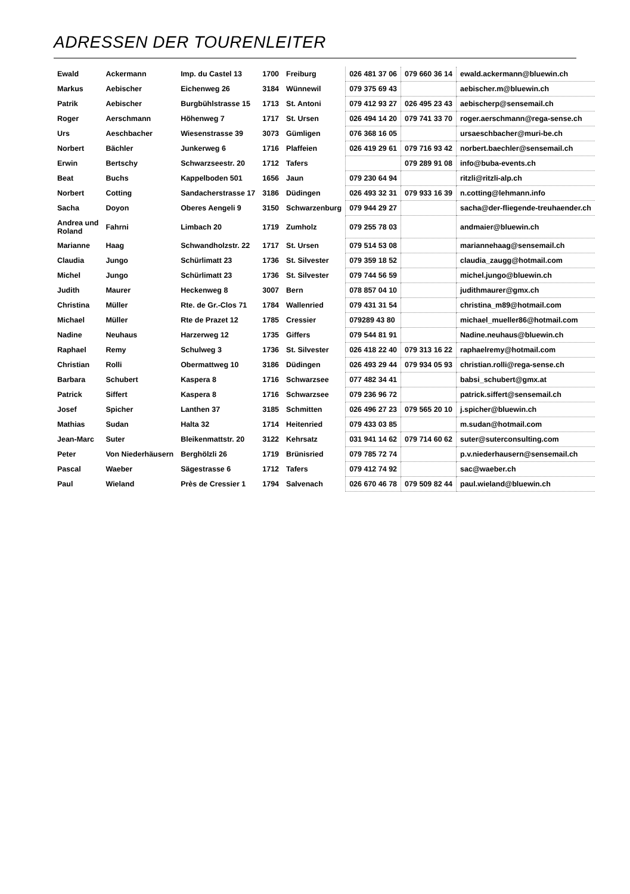ADRESSEN DER TOURENLEITER
| Ewald | Ackermann | Imp. du Castel 13 | 1700 | Freiburg | 026 481 37 06 | 079 660 36 14 | ewald.ackermann@bluewin.ch |
| Markus | Aebischer | Eichenweg 26 | 3184 | Wünnewil | 079 375 69 43 | | aebischer.m@bluewin.ch |
| Patrik | Aebischer | Burgbühlstrasse 15 | 1713 | St. Antoni | 079 412 93 27 | 026 495 23 43 | aebischerp@sensemail.ch |
| Roger | Aerschmann | Höhenweg 7 | 1717 | St. Ursen | 026 494 14 20 | 079 741 33 70 | roger.aerschmann@rega-sense.ch |
| Urs | Aeschbacher | Wiesenstrasse 39 | 3073 | Gümligen | 076 368 16 05 | | ursaeschbacher@muri-be.ch |
| Norbert | Bächler | Junkerweg 6 | 1716 | Plaffeien | 026 419 29 61 | 079 716 93 42 | norbert.baechler@sensemail.ch |
| Erwin | Bertschy | Schwarzseestr. 20 | 1712 | Tafers | | 079 289 91 08 | info@buba-events.ch |
| Beat | Buchs | Kappelboden 501 | 1656 | Jaun | 079 230 64 94 | | ritzli@ritzli-alp.ch |
| Norbert | Cotting | Sandacherstrasse 17 | 3186 | Düdingen | 026 493 32 31 | 079 933 16 39 | n.cotting@lehmann.info |
| Sacha | Doyon | Oberes Aengeli 9 | 3150 | Schwarzenburg | 079 944 29 27 | | sacha@der-fliegende-treuhaender.ch |
| Andrea und Roland | Fahrni | Limbach 20 | 1719 | Zumholz | 079 255 78 03 | | andmaier@bluewin.ch |
| Marianne | Haag | Schwandholzstr. 22 | 1717 | St. Ursen | 079 514 53 08 | | mariannehaag@sensemail.ch |
| Claudia | Jungo | Schürlimatt 23 | 1736 | St. Silvester | 079 359 18 52 | | claudia_zaugg@hotmail.com |
| Michel | Jungo | Schürlimatt 23 | 1736 | St. Silvester | 079 744 56 59 | | michel.jungo@bluewin.ch |
| Judith | Maurer | Heckenweg 8 | 3007 | Bern | 078 857 04 10 | | judithmaurer@gmx.ch |
| Christina | Müller | Rte. de Gr.-Clos 71 | 1784 | Wallenried | 079 431 31 54 | | christina_m89@hotmail.com |
| Michael | Müller | Rte de Prazet 12 | 1785 | Cressier | 079289 43 80 | | michael_mueller86@hotmail.com |
| Nadine | Neuhaus | Harzerweg 12 | 1735 | Giffers | 079 544 81 91 | | Nadine.neuhaus@bluewin.ch |
| Raphael | Remy | Schulweg 3 | 1736 | St. Silvester | 026 418 22 40 | 079 313 16 22 | raphaelremy@hotmail.com |
| Christian | Rolli | Obermattweg 10 | 3186 | Düdingen | 026 493 29 44 | 079 934 05 93 | christian.rolli@rega-sense.ch |
| Barbara | Schubert | Kaspera 8 | 1716 | Schwarzsee | 077 482 34 41 | | babsi_schubert@gmx.at |
| Patrick | Siffert | Kaspera 8 | 1716 | Schwarzsee | 079 236 96 72 | | patrick.siffert@sensemail.ch |
| Josef | Spicher | Lanthen 37 | 3185 | Schmitten | 026 496 27 23 | 079 565 20 10 | j.spicher@bluewin.ch |
| Mathias | Sudan | Halta 32 | 1714 | Heitenried | 079 433 03 85 | | m.sudan@hotmail.com |
| Jean-Marc | Suter | Bleikenmattstr. 20 | 3122 | Kehrsatz | 031 941 14 62 | 079 714 60 62 | suter@suterconsulting.com |
| Peter | Von Niederhäusern | Berghölzli 26 | 1719 | Brünisried | 079 785 72 74 | | p.v.niederhausern@sensemail.ch |
| Pascal | Waeber | Sägestrasse 6 | 1712 | Tafers | 079 412 74 92 | | sac@waeber.ch |
| Paul | Wieland | Près de Cressier 1 | 1794 | Salvenach | 026 670 46 78 | 079 509 82 44 | paul.wieland@bluewin.ch |